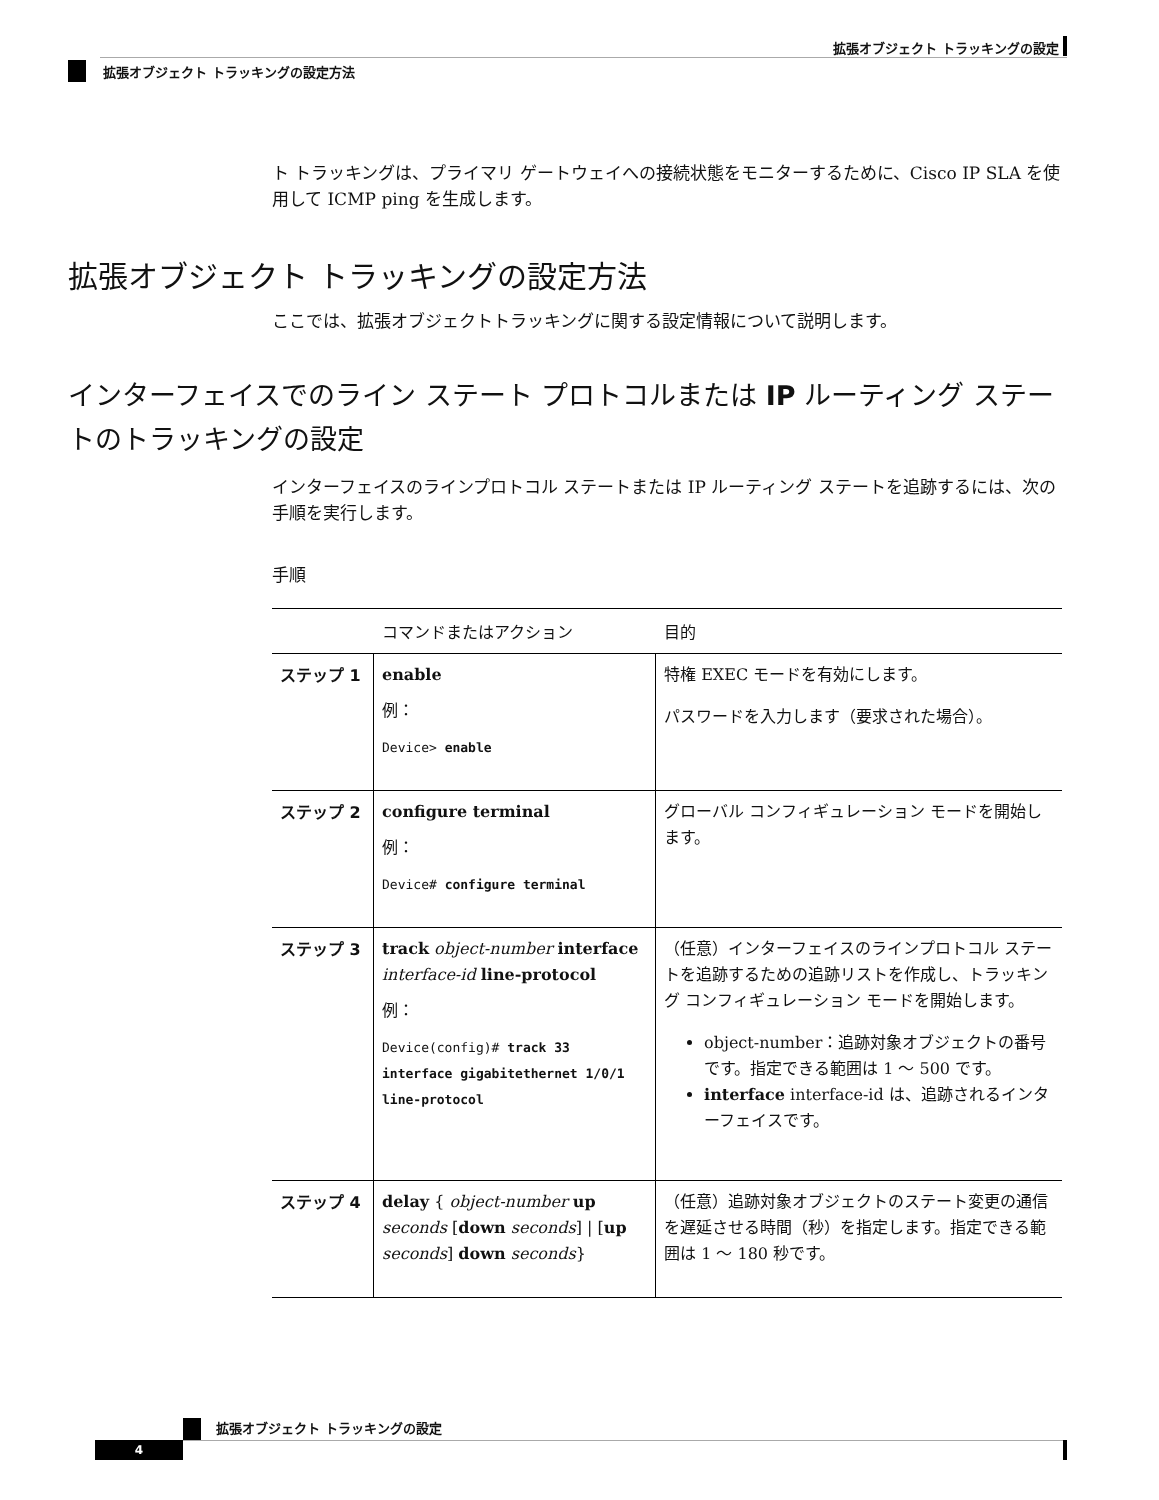拡張オブジェクト トラッキングの設定
拡張オブジェクト トラッキングの設定方法
ト トラッキングは、プライマリ ゲートウェイへの接続状態をモニターするために、Cisco IP SLA を使用して ICMP ping を生成します。
拡張オブジェクト トラッキングの設定方法
ここでは、拡張オブジェクトトラッキングに関する設定情報について説明します。
インターフェイスでのライン ステート プロトコルまたは IP ルーティング ステートのトラッキングの設定
インターフェイスのラインプロトコル ステートまたは IP ルーティング ステートを追跡するには、次の手順を実行します。
手順
| | コマンドまたはアクション | 目的 |
| --- | --- | --- |
| ステップ 1 | enable 例： Device> enable | 特権 EXEC モードを有効にします。 パスワードを入力します（要求された場合）。 |
| ステップ 2 | configure terminal 例： Device# configure terminal | グローバル コンフィギュレーション モードを開始します。 |
| ステップ 3 | track object-number interface interface-id line-protocol 例： Device(config)# track 33 interface gigabitethernet 1/0/1 line-protocol | （任意）インターフェイスのラインプロトコル ステートを追跡するための追跡リストを作成し、トラッキング コンフィギュレーション モードを開始します。 object-number：追跡対象オブジェクトの番号です。指定できる範囲は 1 ～ 500 です。 interface interface-id は、追跡されるインターフェイスです。 |
| ステップ 4 | delay { object-number up seconds [ down seconds ] / [ up seconds ] down seconds } | （任意）追跡対象オブジェクトのステート変更の通信を遅延させる時間（秒）を指定します。指定できる範囲は 1 ～ 180 秒です。 |
拡張オブジェクト トラッキングの設定
4